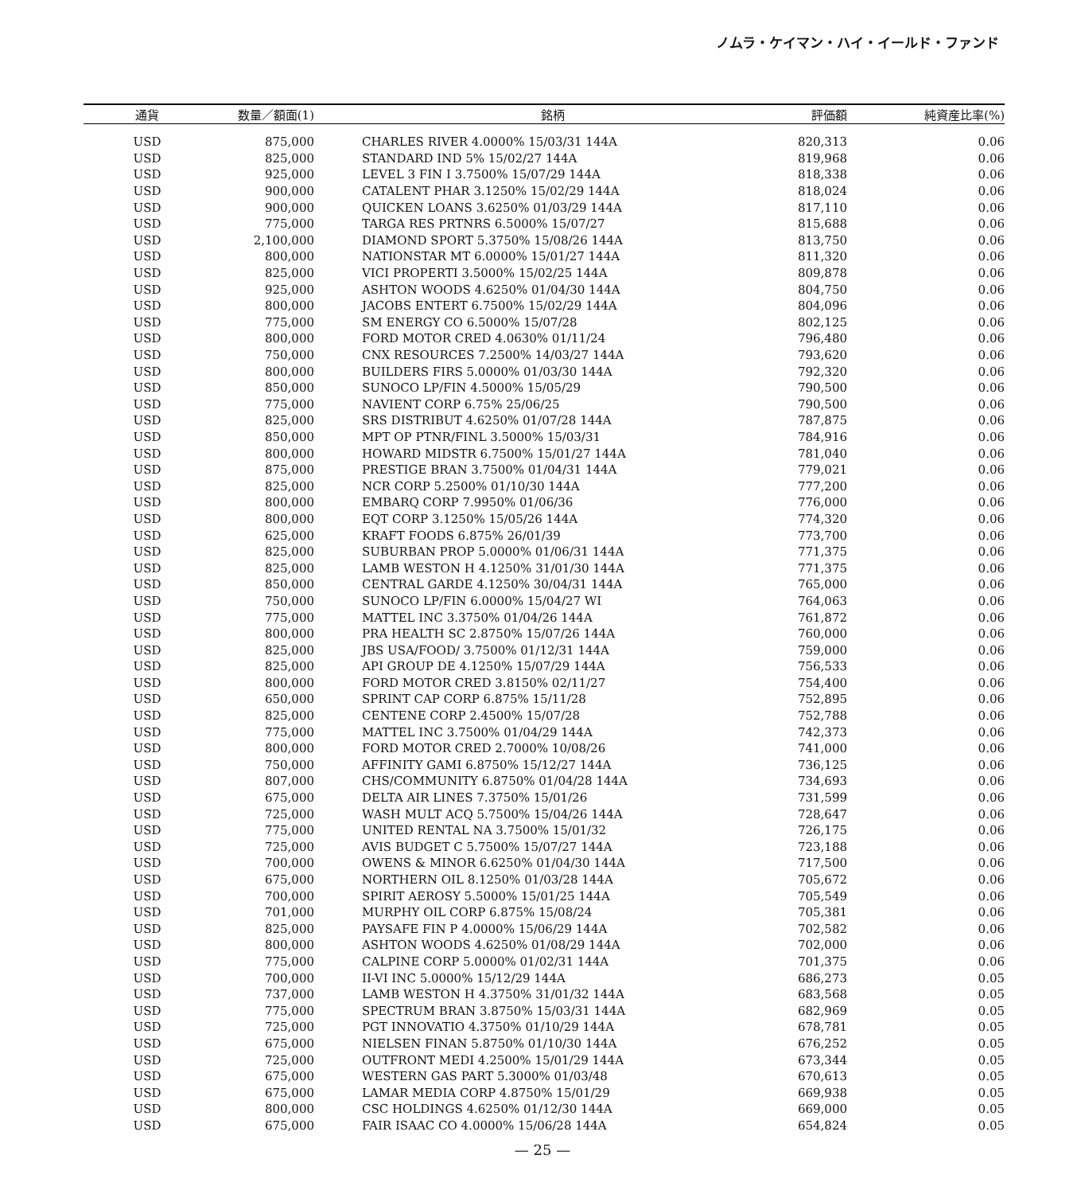ノムラ・ケイマン・ハイ・イールド・ファンド
| 通貨 | 数量／額面(1) | | 銘柄 | 評価額 | 純資産比率(%) |
| --- | --- | --- | --- | --- | --- |
| USD | 875,000 | | CHARLES RIVER 4.0000% 15/03/31 144A | 820,313 | 0.06 |
| USD | 825,000 | | STANDARD IND 5% 15/02/27 144A | 819,968 | 0.06 |
| USD | 925,000 | | LEVEL 3 FIN I 3.7500% 15/07/29 144A | 818,338 | 0.06 |
| USD | 900,000 | | CATALENT PHAR 3.1250% 15/02/29 144A | 818,024 | 0.06 |
| USD | 900,000 | | QUICKEN LOANS 3.6250% 01/03/29 144A | 817,110 | 0.06 |
| USD | 775,000 | | TARGA RES PRTNRS 6.5000% 15/07/27 | 815,688 | 0.06 |
| USD | 2,100,000 | | DIAMOND SPORT 5.3750% 15/08/26 144A | 813,750 | 0.06 |
| USD | 800,000 | | NATIONSTAR MT 6.0000% 15/01/27 144A | 811,320 | 0.06 |
| USD | 825,000 | | VICI PROPERTI 3.5000% 15/02/25 144A | 809,878 | 0.06 |
| USD | 925,000 | | ASHTON WOODS 4.6250% 01/04/30 144A | 804,750 | 0.06 |
| USD | 800,000 | | JACOBS ENTERT 6.7500% 15/02/29 144A | 804,096 | 0.06 |
| USD | 775,000 | | SM ENERGY CO 6.5000% 15/07/28 | 802,125 | 0.06 |
| USD | 800,000 | | FORD MOTOR CRED 4.0630% 01/11/24 | 796,480 | 0.06 |
| USD | 750,000 | | CNX RESOURCES 7.2500% 14/03/27 144A | 793,620 | 0.06 |
| USD | 800,000 | | BUILDERS FIRS 5.0000% 01/03/30 144A | 792,320 | 0.06 |
| USD | 850,000 | | SUNOCO LP/FIN 4.5000% 15/05/29 | 790,500 | 0.06 |
| USD | 775,000 | | NAVIENT CORP 6.75% 25/06/25 | 790,500 | 0.06 |
| USD | 825,000 | | SRS DISTRIBUT 4.6250% 01/07/28 144A | 787,875 | 0.06 |
| USD | 850,000 | | MPT OP PTNR/FINL 3.5000% 15/03/31 | 784,916 | 0.06 |
| USD | 800,000 | | HOWARD MIDSTR 6.7500% 15/01/27 144A | 781,040 | 0.06 |
| USD | 875,000 | | PRESTIGE BRAN 3.7500% 01/04/31 144A | 779,021 | 0.06 |
| USD | 825,000 | | NCR CORP 5.2500% 01/10/30 144A | 777,200 | 0.06 |
| USD | 800,000 | | EMBARQ CORP 7.9950% 01/06/36 | 776,000 | 0.06 |
| USD | 800,000 | | EQT CORP 3.1250% 15/05/26 144A | 774,320 | 0.06 |
| USD | 625,000 | | KRAFT FOODS 6.875% 26/01/39 | 773,700 | 0.06 |
| USD | 825,000 | | SUBURBAN PROP 5.0000% 01/06/31 144A | 771,375 | 0.06 |
| USD | 825,000 | | LAMB WESTON H 4.1250% 31/01/30 144A | 771,375 | 0.06 |
| USD | 850,000 | | CENTRAL GARDE 4.1250% 30/04/31 144A | 765,000 | 0.06 |
| USD | 750,000 | | SUNOCO LP/FIN 6.0000% 15/04/27 WI | 764,063 | 0.06 |
| USD | 775,000 | | MATTEL INC 3.3750% 01/04/26 144A | 761,872 | 0.06 |
| USD | 800,000 | | PRA HEALTH SC 2.8750% 15/07/26 144A | 760,000 | 0.06 |
| USD | 825,000 | | JBS USA/FOOD/ 3.7500% 01/12/31 144A | 759,000 | 0.06 |
| USD | 825,000 | | API GROUP DE 4.1250% 15/07/29 144A | 756,533 | 0.06 |
| USD | 800,000 | | FORD MOTOR CRED 3.8150% 02/11/27 | 754,400 | 0.06 |
| USD | 650,000 | | SPRINT CAP CORP 6.875% 15/11/28 | 752,895 | 0.06 |
| USD | 825,000 | | CENTENE CORP 2.4500% 15/07/28 | 752,788 | 0.06 |
| USD | 775,000 | | MATTEL INC 3.7500% 01/04/29 144A | 742,373 | 0.06 |
| USD | 800,000 | | FORD MOTOR CRED 2.7000% 10/08/26 | 741,000 | 0.06 |
| USD | 750,000 | | AFFINITY GAMI 6.8750% 15/12/27 144A | 736,125 | 0.06 |
| USD | 807,000 | | CHS/COMMUNITY 6.8750% 01/04/28 144A | 734,693 | 0.06 |
| USD | 675,000 | | DELTA AIR LINES 7.3750% 15/01/26 | 731,599 | 0.06 |
| USD | 725,000 | | WASH MULT ACQ 5.7500% 15/04/26 144A | 728,647 | 0.06 |
| USD | 775,000 | | UNITED RENTAL NA 3.7500% 15/01/32 | 726,175 | 0.06 |
| USD | 725,000 | | AVIS BUDGET C 5.7500% 15/07/27 144A | 723,188 | 0.06 |
| USD | 700,000 | | OWENS & MINOR 6.6250% 01/04/30 144A | 717,500 | 0.06 |
| USD | 675,000 | | NORTHERN OIL 8.1250% 01/03/28 144A | 705,672 | 0.06 |
| USD | 700,000 | | SPIRIT AEROSY 5.5000% 15/01/25 144A | 705,549 | 0.06 |
| USD | 701,000 | | MURPHY OIL CORP 6.875% 15/08/24 | 705,381 | 0.06 |
| USD | 825,000 | | PAYSAFE FIN P 4.0000% 15/06/29 144A | 702,582 | 0.06 |
| USD | 800,000 | | ASHTON WOODS 4.6250% 01/08/29 144A | 702,000 | 0.06 |
| USD | 775,000 | | CALPINE CORP 5.0000% 01/02/31 144A | 701,375 | 0.06 |
| USD | 700,000 | | II-VI INC 5.0000% 15/12/29 144A | 686,273 | 0.05 |
| USD | 737,000 | | LAMB WESTON H 4.3750% 31/01/32 144A | 683,568 | 0.05 |
| USD | 775,000 | | SPECTRUM BRAN 3.8750% 15/03/31 144A | 682,969 | 0.05 |
| USD | 725,000 | | PGT INNOVATIO 4.3750% 01/10/29 144A | 678,781 | 0.05 |
| USD | 675,000 | | NIELSEN FINAN 5.8750% 01/10/30 144A | 676,252 | 0.05 |
| USD | 725,000 | | OUTFRONT MEDI 4.2500% 15/01/29 144A | 673,344 | 0.05 |
| USD | 675,000 | | WESTERN GAS PART 5.3000% 01/03/48 | 670,613 | 0.05 |
| USD | 675,000 | | LAMAR MEDIA CORP 4.8750% 15/01/29 | 669,938 | 0.05 |
| USD | 800,000 | | CSC HOLDINGS 4.6250% 01/12/30 144A | 669,000 | 0.05 |
| USD | 675,000 | | FAIR ISAAC CO 4.0000% 15/06/28 144A | 654,824 | 0.05 |
— 25 —